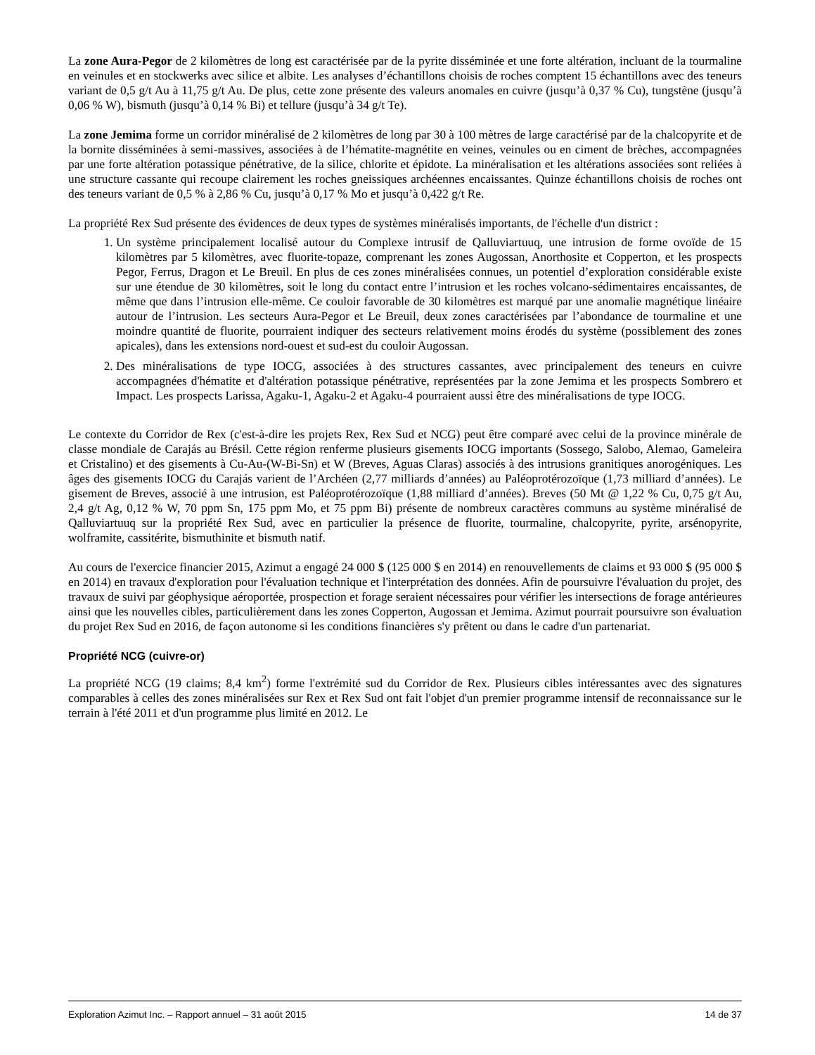La zone Aura-Pegor de 2 kilomètres de long est caractérisée par de la pyrite disséminée et une forte altération, incluant de la tourmaline en veinules et en stockwerks avec silice et albite. Les analyses d’échantillons choisis de roches comptent 15 échantillons avec des teneurs variant de 0,5 g/t Au à 11,75 g/t Au. De plus, cette zone présente des valeurs anomales en cuivre (jusqu’à 0,37 % Cu), tungstène (jusqu’à 0,06 % W), bismuth (jusqu’à 0,14 % Bi) et tellure (jusqu’à 34 g/t Te).
La zone Jemima forme un corridor minéralisé de 2 kilomètres de long par 30 à 100 mètres de large caractérisé par de la chalcopyrite et de la bornite disséminées à semi-massives, associées à de l’hématite-magnétite en veines, veinules ou en ciment de brèches, accompagnées par une forte altération potassique pénétrative, de la silice, chlorite et épidote. La minéralisation et les altérations associées sont reliées à une structure cassante qui recoupe clairement les roches gneissiques archéennes encaissantes. Quinze échantillons choisis de roches ont des teneurs variant de 0,5 % à 2,86 % Cu, jusqu’à 0,17 % Mo et jusqu’à 0,422 g/t Re.
La propriété Rex Sud présente des évidences de deux types de systèmes minéralisés importants, de l'échelle d'un district :
1. Un système principalement localisé autour du Complexe intrusif de Qalluviartuuq, une intrusion de forme ovoïde de 15 kilomètres par 5 kilomètres, avec fluorite-topaze, comprenant les zones Augossan, Anorthosite et Copperton, et les prospects Pegor, Ferrus, Dragon et Le Breuil. En plus de ces zones minéralisées connues, un potentiel d’exploration considérable existe sur une étendue de 30 kilomètres, soit le long du contact entre l’intrusion et les roches volcano-sédimentaires encaissantes, de même que dans l’intrusion elle-même. Ce couloir favorable de 30 kilomètres est marqué par une anomalie magnétique linéaire autour de l’intrusion. Les secteurs Aura-Pegor et Le Breuil, deux zones caractérisées par l’abondance de tourmaline et une moindre quantité de fluorite, pourraient indiquer des secteurs relativement moins érodés du système (possiblement des zones apicales), dans les extensions nord-ouest et sud-est du couloir Augossan.
2. Des minéralisations de type IOCG, associées à des structures cassantes, avec principalement des teneurs en cuivre accompagnées d'hématite et d'altération potassique pénétrative, représentées par la zone Jemima et les prospects Sombrero et Impact. Les prospects Larissa, Agaku-1, Agaku-2 et Agaku-4 pourraient aussi être des minéralisations de type IOCG.
Le contexte du Corridor de Rex (c'est-à-dire les projets Rex, Rex Sud et NCG) peut être comparé avec celui de la province minérale de classe mondiale de Carajás au Brésil. Cette région renferme plusieurs gisements IOCG importants (Sossego, Salobo, Alemao, Gameleira et Cristalino) et des gisements à Cu-Au-(W-Bi-Sn) et W (Breves, Aguas Claras) associés à des intrusions granitiques anorogéniques. Les âges des gisements IOCG du Carajás varient de l’Archéen (2,77 milliards d’années) au Paléoprotérozoïque (1,73 milliard d’années). Le gisement de Breves, associé à une intrusion, est Paléoprotérozoïque (1,88 milliard d’années). Breves (50 Mt @ 1,22 % Cu, 0,75 g/t Au, 2,4 g/t Ag, 0,12 % W, 70 ppm Sn, 175 ppm Mo, et 75 ppm Bi) présente de nombreux caractères communs au système minéralisé de Qalluviartuuq sur la propriété Rex Sud, avec en particulier la présence de fluorite, tourmaline, chalcopyrite, pyrite, arsénopyrite, wolframite, cassitérite, bismuthinite et bismuth natif.
Au cours de l'exercice financier 2015, Azimut a engagé 24 000 $ (125 000 $ en 2014) en renouvellements de claims et 93 000 $ (95 000 $ en 2014) en travaux d'exploration pour l'évaluation technique et l'interprétation des données. Afin de poursuivre l'évaluation du projet, des travaux de suivi par géophysique aéroportée, prospection et forage seraient nécessaires pour vérifier les intersections de forage antérieures ainsi que les nouvelles cibles, particulièrement dans les zones Copperton, Augossan et Jemima. Azimut pourrait poursuivre son évaluation du projet Rex Sud en 2016, de façon autonome si les conditions financières s'y prêtent ou dans le cadre d'un partenariat.
Propriété NCG (cuivre-or)
La propriété NCG (19 claims; 8,4 km<sup>2</sup>) forme l'extrémité sud du Corridor de Rex. Plusieurs cibles intéressantes avec des signatures comparables à celles des zones minéralisées sur Rex et Rex Sud ont fait l'objet d'un premier programme intensif de reconnaissance sur le terrain à l'été 2011 et d'un programme plus limité en 2012. Le
Exploration Azimut Inc. – Rapport annuel – 31 août 2015 14 de 37